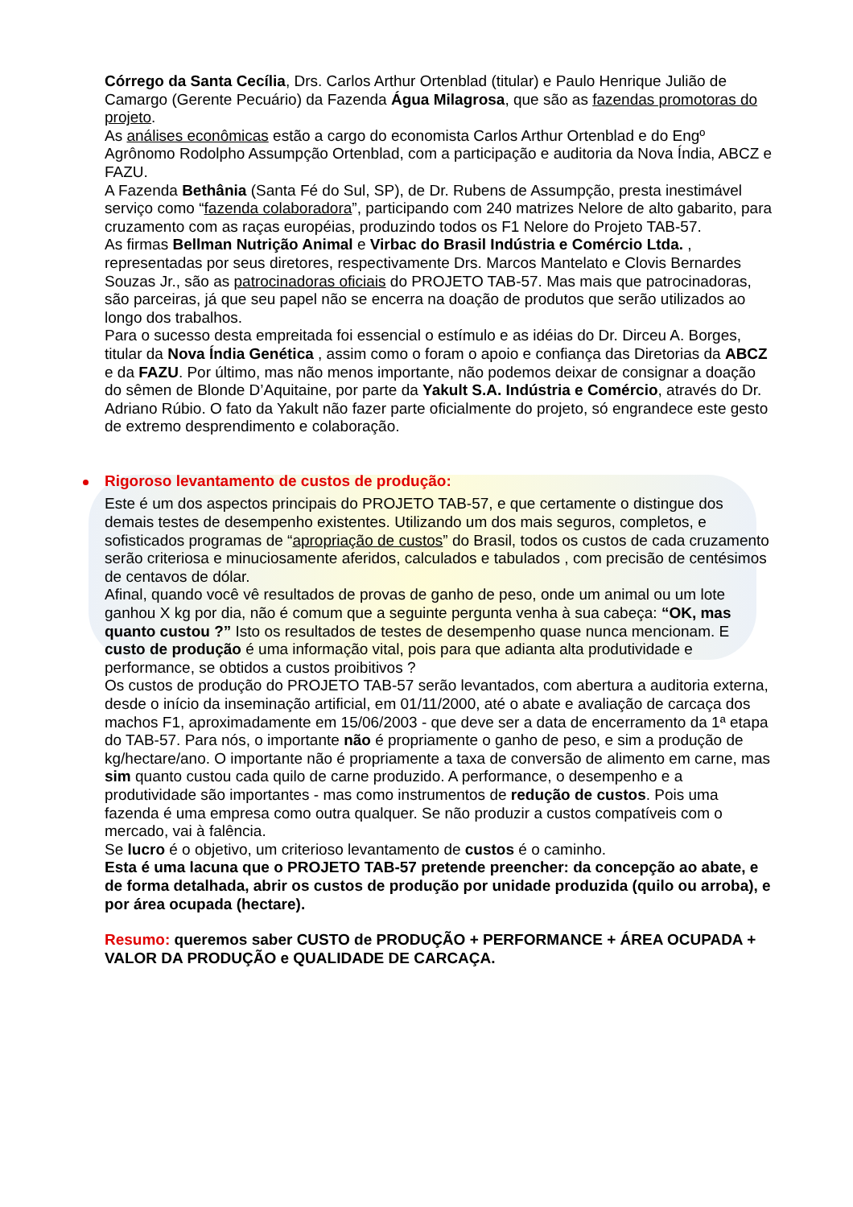Córrego da Santa Cecília, Drs. Carlos Arthur Ortenblad (titular) e Paulo Henrique Julião de Camargo (Gerente Pecuário) da Fazenda Água Milagrosa, que são as fazendas promotoras do projeto.
As análises econômicas estão a cargo do economista Carlos Arthur Ortenblad e do Engº Agrônomo Rodolpho Assumpção Ortenblad, com a participação e auditoria da Nova Índia, ABCZ e FAZU.
A Fazenda Bethânia (Santa Fé do Sul, SP), de Dr. Rubens de Assumpção, presta inestimável serviço como “fazenda colaboradora”, participando com 240 matrizes Nelore de alto gabarito, para cruzamento com as raças européias, produzindo todos os F1 Nelore do Projeto TAB-57.
As firmas Bellman Nutrição Animal e Virbac do Brasil Indústria e Comércio Ltda. , representadas por seus diretores, respectivamente Drs. Marcos Mantelato e Clovis Bernardes Souzas Jr., são as patrocinadoras oficiais do PROJETO TAB-57. Mas mais que patrocinadoras, são parceiras, já que seu papel não se encerra na doação de produtos que serão utilizados ao longo dos trabalhos.
Para o sucesso desta empreitada foi essencial o estímulo e as idéias do Dr. Dirceu A. Borges, titular da Nova Índia Genética , assim como o foram o apoio e confiança das Diretorias da ABCZ e da FAZU. Por último, mas não menos importante, não podemos deixar de consignar a doação do sêmen de Blonde D’Aquitaine, por parte da Yakult S.A. Indústria e Comércio, através do Dr. Adriano Rúbio. O fato da Yakult não fazer parte oficialmente do projeto, só engrandece este gesto de extremo desprendimento e colaboração.
Rigoroso levantamento de custos de produção:
Este é um dos aspectos principais do PROJETO TAB-57, e que certamente o distingue dos demais testes de desempenho existentes. Utilizando um dos mais seguros, completos, e sofisticados programas de “apropriação de custos” do Brasil, todos os custos de cada cruzamento serão criteriosa e minuciosamente aferidos, calculados e tabulados , com precisão de centésimos de centavos de dólar.
Afinal, quando você vê resultados de provas de ganho de peso, onde um animal ou um lote ganhou X kg por dia, não é comum que a seguinte pergunta venha à sua cabeça: “OK, mas quanto custou ?” Isto os resultados de testes de desempenho quase nunca mencionam. E custo de produção é uma informação vital, pois para que adianta alta produtividade e performance, se obtidos a custos proibitivos ?
Os custos de produção do PROJETO TAB-57 serão levantados, com abertura a auditoria externa, desde o início da inseminação artificial, em 01/11/2000, até o abate e avaliação de carcaça dos machos F1, aproximadamente em 15/06/2003 - que deve ser a data de encerramento da 1ª etapa do TAB-57. Para nós, o importante não é propriamente o ganho de peso, e sim a produção de kg/hectare/ano. O importante não é propriamente a taxa de conversão de alimento em carne, mas sim quanto custou cada quilo de carne produzido. A performance, o desempenho e a produtividade são importantes - mas como instrumentos de redução de custos. Pois uma fazenda é uma empresa como outra qualquer. Se não produzir a custos compatíveis com o mercado, vai à falência.
Se lucro é o objetivo, um criterioso levantamento de custos é o caminho.
Esta é uma lacuna que o PROJETO TAB-57 pretende preencher: da concepção ao abate, e de forma detalhada, abrir os custos de produção por unidade produzida (quilo ou arroba), e por área ocupada (hectare).
Resumo: queremos saber CUSTO de PRODUÇÃO + PERFORMANCE + ÁREA OCUPADA + VALOR DA PRODUÇÃO e QUALIDADE DE CARCAÇA.